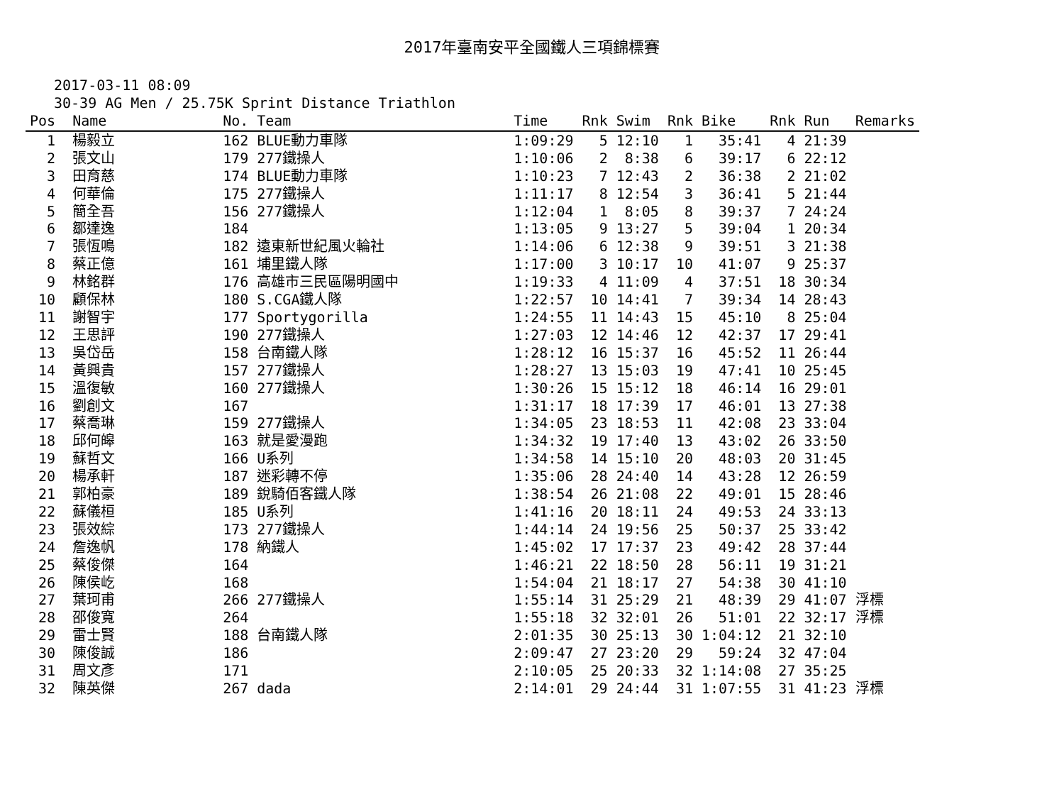2017年臺南安平全國鐵人三項錦標賽
2017-03-11 08:09
30-39 AG Men / 25.75K Sprint Distance Triathlon
| Pos | | Name | No. | Team | Time | Rnk | Swim | Rnk | Bike | Rnk | Run | Remarks |
| --- | --- | --- | --- | --- | --- | --- | --- | --- | --- | --- | --- | --- |
| 1 | | 楊毅立 | 162 | BLUE動力車隊 | 1:09:29 | 5 | 12:10 | 1 | 35:41 | 4 | 21:39 | |
| 2 | | 張文山 | 179 | 277鐵操人 | 1:10:06 | 2 | 8:38 | 6 | 39:17 | 6 | 22:12 | |
| 3 | | 田育慈 | 174 | BLUE動力車隊 | 1:10:23 | 7 | 12:43 | 2 | 36:38 | 2 | 21:02 | |
| 4 | | 何華倫 | 175 | 277鐵操人 | 1:11:17 | 8 | 12:54 | 3 | 36:41 | 5 | 21:44 | |
| 5 | | 簡全吾 | 156 | 277鐵操人 | 1:12:04 | 1 | 8:05 | 8 | 39:37 | 7 | 24:24 | |
| 6 | | 鄒達逸 | 184 | | 1:13:05 | 9 | 13:27 | 5 | 39:04 | 1 | 20:34 | |
| 7 | | 張恆鳴 | 182 | 遠東新世紀風火輪社 | 1:14:06 | 6 | 12:38 | 9 | 39:51 | 3 | 21:38 | |
| 8 | | 蔡正億 | 161 | 埔里鐵人隊 | 1:17:00 | 3 | 10:17 | 10 | 41:07 | 9 | 25:37 | |
| 9 | | 林銘群 | 176 | 高雄市三民區陽明國中 | 1:19:33 | 4 | 11:09 | 4 | 37:51 | 18 | 30:34 | |
| 10 | | 顧保林 | 180 | S.CGA鐵人隊 | 1:22:57 | 10 | 14:41 | 7 | 39:34 | 14 | 28:43 | |
| 11 | | 謝智宇 | 177 | Sportygorilla | 1:24:55 | 11 | 14:43 | 15 | 45:10 | 8 | 25:04 | |
| 12 | | 王思評 | 190 | 277鐵操人 | 1:27:03 | 12 | 14:46 | 12 | 42:37 | 17 | 29:41 | |
| 13 | | 吳岱岳 | 158 | 台南鐵人隊 | 1:28:12 | 16 | 15:37 | 16 | 45:52 | 11 | 26:44 | |
| 14 | | 黃興貴 | 157 | 277鐵操人 | 1:28:27 | 13 | 15:03 | 19 | 47:41 | 10 | 25:45 | |
| 15 | | 溫復敏 | 160 | 277鐵操人 | 1:30:26 | 15 | 15:12 | 18 | 46:14 | 16 | 29:01 | |
| 16 | | 劉創文 | 167 | | 1:31:17 | 18 | 17:39 | 17 | 46:01 | 13 | 27:38 | |
| 17 | | 蔡喬琳 | 159 | 277鐵操人 | 1:34:05 | 23 | 18:53 | 11 | 42:08 | 23 | 33:04 | |
| 18 | | 邱何皞 | 163 | 就是愛漫跑 | 1:34:32 | 19 | 17:40 | 13 | 43:02 | 26 | 33:50 | |
| 19 | | 蘇哲文 | 166 | U系列 | 1:34:58 | 14 | 15:10 | 20 | 48:03 | 20 | 31:45 | |
| 20 | | 楊承軒 | 187 | 迷彩轉不停 | 1:35:06 | 28 | 24:40 | 14 | 43:28 | 12 | 26:59 | |
| 21 | | 郭柏豪 | 189 | 銳騎佰客鐵人隊 | 1:38:54 | 26 | 21:08 | 22 | 49:01 | 15 | 28:46 | |
| 22 | | 蘇儀桓 | 185 | U系列 | 1:41:16 | 20 | 18:11 | 24 | 49:53 | 24 | 33:13 | |
| 23 | | 張效綜 | 173 | 277鐵操人 | 1:44:14 | 24 | 19:56 | 25 | 50:37 | 25 | 33:42 | |
| 24 | | 詹逸帆 | 178 | 納鐵人 | 1:45:02 | 17 | 17:37 | 23 | 49:42 | 28 | 37:44 | |
| 25 | | 蔡俊傑 | 164 | | 1:46:21 | 22 | 18:50 | 28 | 56:11 | 19 | 31:21 | |
| 26 | | 陳侯屹 | 168 | | 1:54:04 | 21 | 18:17 | 27 | 54:38 | 30 | 41:10 | |
| 27 | | 葉珂甫 | 266 | 277鐵操人 | 1:55:14 | 31 | 25:29 | 21 | 48:39 | 29 | 41:07 | 浮標 |
| 28 | | 邵俊寬 | 264 | | 1:55:18 | 32 | 32:01 | 26 | 51:01 | 22 | 32:17 | 浮標 |
| 29 | | 雷士賢 | 188 | 台南鐵人隊 | 2:01:35 | 30 | 25:13 | 30 | 1:04:12 | 21 | 32:10 | |
| 30 | | 陳俊誠 | 186 | | 2:09:47 | 27 | 23:20 | 29 | 59:24 | 32 | 47:04 | |
| 31 | | 周文彥 | 171 | | 2:10:05 | 25 | 20:33 | 32 | 1:14:08 | 27 | 35:25 | |
| 32 | | 陳英傑 | 267 | dada | 2:14:01 | 29 | 24:44 | 31 | 1:07:55 | 31 | 41:23 | 浮標 |